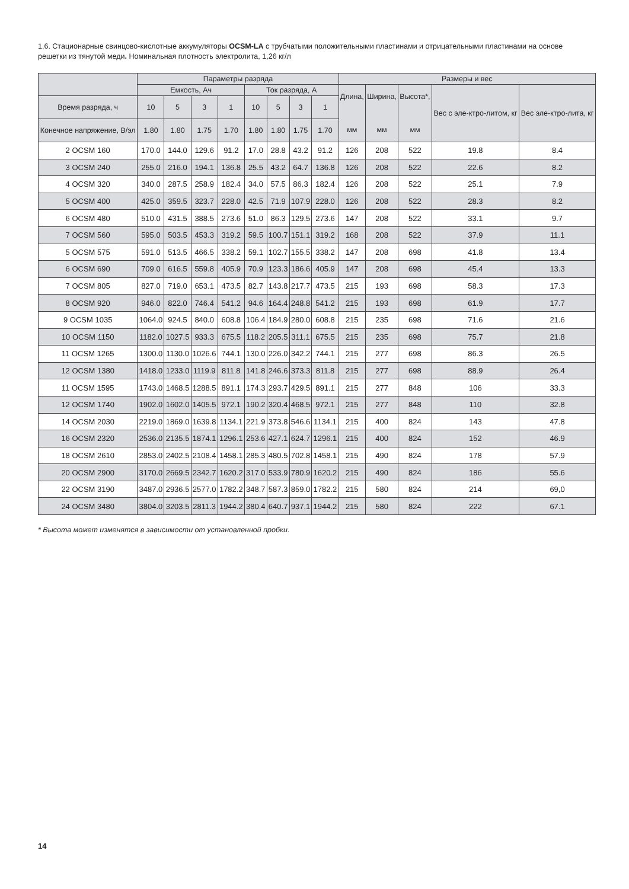1.6. Стационарные свинцово-кислотные аккумуляторы OCSM-LA с трубчатыми положительными пластинами и отрицательными пластинами на основе решетки из тянутой меди. Номинальная плотность электролита, 1,26 кг/л
| | Параметры разряда | | | | | | | | Размеры и вес | | | | |
| --- | --- | --- | --- | --- | --- | --- | --- | --- | --- | --- | --- | --- | --- |
| | Емкость, Ач | | | | Ток разряда, А | | | | Длина, мм | Ширина, мм | Высота*, мм | Вес с эле-ктро-литом, кг | Вес эле-ктро-лита, кг |
| Время разряда, ч | 10 | 5 | 3 | 1 | 10 | 5 | 3 | 1 | | | | | |
| Конечное напряжение, В/эл | 1.80 | 1.80 | 1.75 | 1.70 | 1.80 | 1.80 | 1.75 | 1.70 | | | | | |
| 2 OCSM 160 | 170.0 | 144.0 | 129.6 | 91.2 | 17.0 | 28.8 | 43.2 | 91.2 | 126 | 208 | 522 | 19.8 | 8.4 |
| 3 OCSM 240 | 255.0 | 216.0 | 194.1 | 136.8 | 25.5 | 43.2 | 64.7 | 136.8 | 126 | 208 | 522 | 22.6 | 8.2 |
| 4 OCSM 320 | 340.0 | 287.5 | 258.9 | 182.4 | 34.0 | 57.5 | 86.3 | 182.4 | 126 | 208 | 522 | 25.1 | 7.9 |
| 5 OCSM 400 | 425.0 | 359.5 | 323.7 | 228.0 | 42.5 | 71.9 | 107.9 | 228.0 | 126 | 208 | 522 | 28.3 | 8.2 |
| 6 OCSM 480 | 510.0 | 431.5 | 388.5 | 273.6 | 51.0 | 86.3 | 129.5 | 273.6 | 147 | 208 | 522 | 33.1 | 9.7 |
| 7 OCSM 560 | 595.0 | 503.5 | 453.3 | 319.2 | 59.5 | 100.7 | 151.1 | 319.2 | 168 | 208 | 522 | 37.9 | 11.1 |
| 5 OCSM 575 | 591.0 | 513.5 | 466.5 | 338.2 | 59.1 | 102.7 | 155.5 | 338.2 | 147 | 208 | 698 | 41.8 | 13.4 |
| 6 OCSM 690 | 709.0 | 616.5 | 559.8 | 405.9 | 70.9 | 123.3 | 186.6 | 405.9 | 147 | 208 | 698 | 45.4 | 13.3 |
| 7 OCSM 805 | 827.0 | 719.0 | 653.1 | 473.5 | 82.7 | 143.8 | 217.7 | 473.5 | 215 | 193 | 698 | 58.3 | 17.3 |
| 8 OCSM 920 | 946.0 | 822.0 | 746.4 | 541.2 | 94.6 | 164.4 | 248.8 | 541.2 | 215 | 193 | 698 | 61.9 | 17.7 |
| 9 OCSM 1035 | 1064.0 | 924.5 | 840.0 | 608.8 | 106.4 | 184.9 | 280.0 | 608.8 | 215 | 235 | 698 | 71.6 | 21.6 |
| 10 OCSM 1150 | 1182.0 | 1027.5 | 933.3 | 675.5 | 118.2 | 205.5 | 311.1 | 675.5 | 215 | 235 | 698 | 75.7 | 21.8 |
| 11 OCSM 1265 | 1300.0 | 1130.0 | 1026.6 | 744.1 | 130.0 | 226.0 | 342.2 | 744.1 | 215 | 277 | 698 | 86.3 | 26.5 |
| 12 OCSM 1380 | 1418.0 | 1233.0 | 1119.9 | 811.8 | 141.8 | 246.6 | 373.3 | 811.8 | 215 | 277 | 698 | 88.9 | 26.4 |
| 11 OCSM 1595 | 1743.0 | 1468.5 | 1288.5 | 891.1 | 174.3 | 293.7 | 429.5 | 891.1 | 215 | 277 | 848 | 106 | 33.3 |
| 12 OCSM 1740 | 1902.0 | 1602.0 | 1405.5 | 972.1 | 190.2 | 320.4 | 468.5 | 972.1 | 215 | 277 | 848 | 110 | 32.8 |
| 14 OCSM 2030 | 2219.0 | 1869.0 | 1639.8 | 1134.1 | 221.9 | 373.8 | 546.6 | 1134.1 | 215 | 400 | 824 | 143 | 47.8 |
| 16 OCSM 2320 | 2536.0 | 2135.5 | 1874.1 | 1296.1 | 253.6 | 427.1 | 624.7 | 1296.1 | 215 | 400 | 824 | 152 | 46.9 |
| 18 OCSM 2610 | 2853.0 | 2402.5 | 2108.4 | 1458.1 | 285.3 | 480.5 | 702.8 | 1458.1 | 215 | 490 | 824 | 178 | 57.9 |
| 20 OCSM 2900 | 3170.0 | 2669.5 | 2342.7 | 1620.2 | 317.0 | 533.9 | 780.9 | 1620.2 | 215 | 490 | 824 | 186 | 55.6 |
| 22 OCSM 3190 | 3487.0 | 2936.5 | 2577.0 | 1782.2 | 348.7 | 587.3 | 859.0 | 1782.2 | 215 | 580 | 824 | 214 | 69,0 |
| 24 OCSM 3480 | 3804.0 | 3203.5 | 2811.3 | 1944.2 | 380.4 | 640.7 | 937.1 | 1944.2 | 215 | 580 | 824 | 222 | 67.1 |
* Высота может изменятся в зависимости от установленной пробки.
14